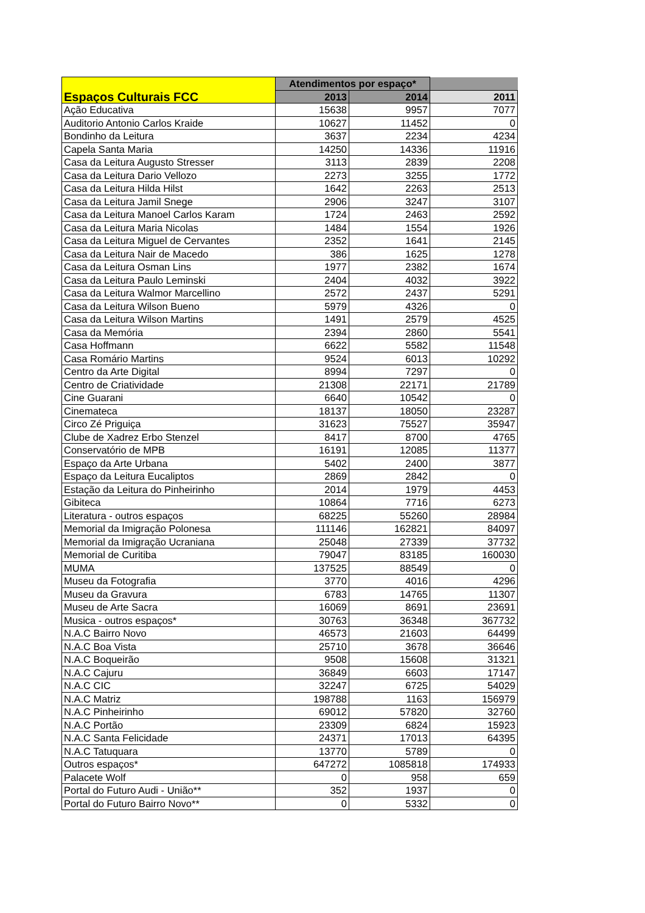| Espaços Culturais FCC | Atendimentos por espaço* | | |
| --- | --- | --- | --- |
| | 2013 | 2014 | 2011 |
| Ação Educativa | 15638 | 9957 | 7077 |
| Auditorio Antonio Carlos Kraide | 10627 | 11452 | 0 |
| Bondinho da Leitura | 3637 | 2234 | 4234 |
| Capela Santa Maria | 14250 | 14336 | 11916 |
| Casa da Leitura Augusto Stresser | 3113 | 2839 | 2208 |
| Casa da Leitura Dario Vellozo | 2273 | 3255 | 1772 |
| Casa da Leitura Hilda Hilst | 1642 | 2263 | 2513 |
| Casa da Leitura Jamil Snege | 2906 | 3247 | 3107 |
| Casa da Leitura Manoel Carlos Karam | 1724 | 2463 | 2592 |
| Casa da Leitura Maria Nicolas | 1484 | 1554 | 1926 |
| Casa da Leitura Miguel de Cervantes | 2352 | 1641 | 2145 |
| Casa da Leitura Nair de Macedo | 386 | 1625 | 1278 |
| Casa da Leitura Osman Lins | 1977 | 2382 | 1674 |
| Casa da Leitura Paulo Leminski | 2404 | 4032 | 3922 |
| Casa da Leitura Walmor Marcellino | 2572 | 2437 | 5291 |
| Casa da Leitura Wilson Bueno | 5979 | 4326 | 0 |
| Casa da Leitura Wilson Martins | 1491 | 2579 | 4525 |
| Casa da Memória | 2394 | 2860 | 5541 |
| Casa Hoffmann | 6622 | 5582 | 11548 |
| Casa Romário Martins | 9524 | 6013 | 10292 |
| Centro da Arte Digital | 8994 | 7297 | 0 |
| Centro de Criatividade | 21308 | 22171 | 21789 |
| Cine Guarani | 6640 | 10542 | 0 |
| Cinemateca | 18137 | 18050 | 23287 |
| Circo Zé Priguiça | 31623 | 75527 | 35947 |
| Clube de Xadrez Erbo Stenzel | 8417 | 8700 | 4765 |
| Conservatório de MPB | 16191 | 12085 | 11377 |
| Espaço da Arte Urbana | 5402 | 2400 | 3877 |
| Espaço da Leitura Eucaliptos | 2869 | 2842 | 0 |
| Estação da Leitura do Pinheirinho | 2014 | 1979 | 4453 |
| Gibiteca | 10864 | 7716 | 6273 |
| Literatura - outros espaços | 68225 | 55260 | 28984 |
| Memorial da Imigração Polonesa | 111146 | 162821 | 84097 |
| Memorial da Imigração Ucraniana | 25048 | 27339 | 37732 |
| Memorial de Curitiba | 79047 | 83185 | 160030 |
| MUMA | 137525 | 88549 | 0 |
| Museu da Fotografia | 3770 | 4016 | 4296 |
| Museu da Gravura | 6783 | 14765 | 11307 |
| Museu de Arte Sacra | 16069 | 8691 | 23691 |
| Musica - outros espaços* | 30763 | 36348 | 367732 |
| N.A.C Bairro Novo | 46573 | 21603 | 64499 |
| N.A.C Boa Vista | 25710 | 3678 | 36646 |
| N.A.C Boqueirão | 9508 | 15608 | 31321 |
| N.A.C Cajuru | 36849 | 6603 | 17147 |
| N.A.C CIC | 32247 | 6725 | 54029 |
| N.A.C Matriz | 198788 | 1163 | 156979 |
| N.A.C Pinheirinho | 69012 | 57820 | 32760 |
| N.A.C Portão | 23309 | 6824 | 15923 |
| N.A.C Santa Felicidade | 24371 | 17013 | 64395 |
| N.A.C Tatuquara | 13770 | 5789 | 0 |
| Outros espaços* | 647272 | 1085818 | 174933 |
| Palacete Wolf | 0 | 958 | 659 |
| Portal do Futuro Audi - União** | 352 | 1937 | 0 |
| Portal do Futuro Bairro Novo** | 0 | 5332 | 0 |